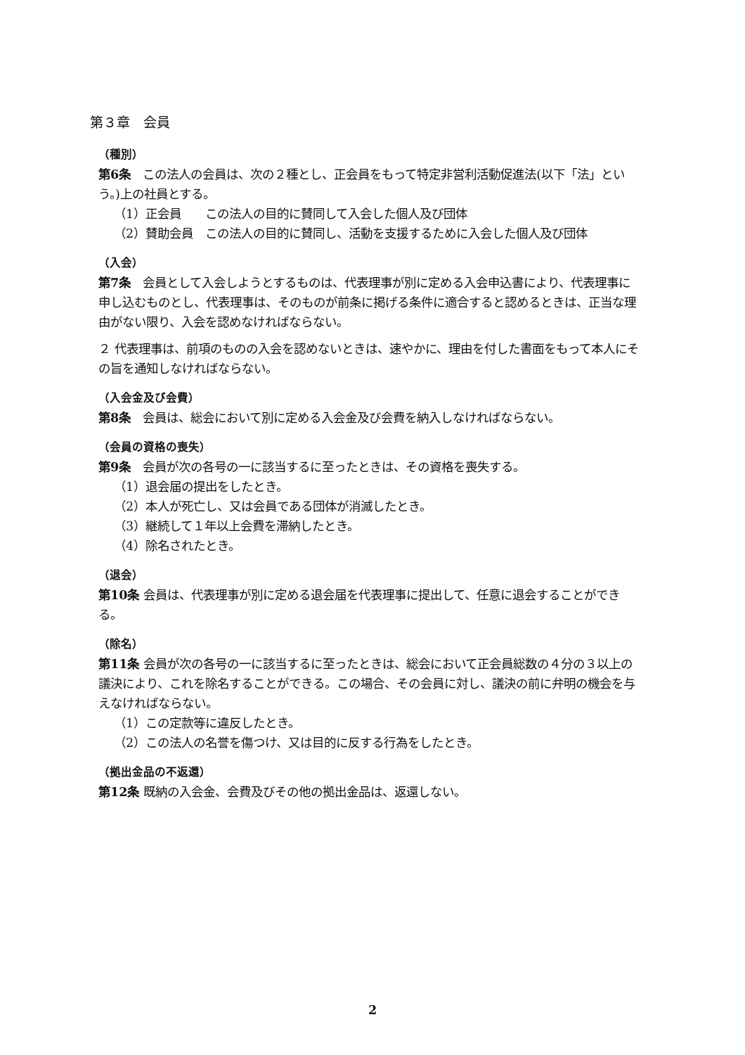第３章　会員
（種別）
第6条　この法人の会員は、次の２種とし、正会員をもって特定非営利活動促進法(以下「法」という。)上の社員とする。
（1）正会員　　この法人の目的に賛同して入会した個人及び団体
（2）賛助会員　この法人の目的に賛同し、活動を支援するために入会した個人及び団体
（入会）
第7条　会員として入会しようとするものは、代表理事が別に定める入会申込書により、代表理事に申し込むものとし、代表理事は、そのものが前条に掲げる条件に適合すると認めるときは、正当な理由がない限り、入会を認めなければならない。
２ 代表理事は、前項のものの入会を認めないときは、速やかに、理由を付した書面をもって本人にその旨を通知しなければならない。
（入会金及び会費）
第8条　会員は、総会において別に定める入会金及び会費を納入しなければならない。
（会員の資格の喪失）
第9条　会員が次の各号の一に該当するに至ったときは、その資格を喪失する。
（1）退会届の提出をしたとき。
（2）本人が死亡し、又は会員である団体が消滅したとき。
（3）継続して１年以上会費を滞納したとき。
（4）除名されたとき。
（退会）
第10条 会員は、代表理事が別に定める退会届を代表理事に提出して、任意に退会することができる。
（除名）
第11条 会員が次の各号の一に該当するに至ったときは、総会において正会員総数の４分の３以上の議決により、これを除名することができる。この場合、その会員に対し、議決の前に弁明の機会を与えなければならない。
（1）この定款等に違反したとき。
（2）この法人の名誉を傷つけ、又は目的に反する行為をしたとき。
（拠出金品の不返還）
第12条 既納の入会金、会費及びその他の拠出金品は、返還しない。
2